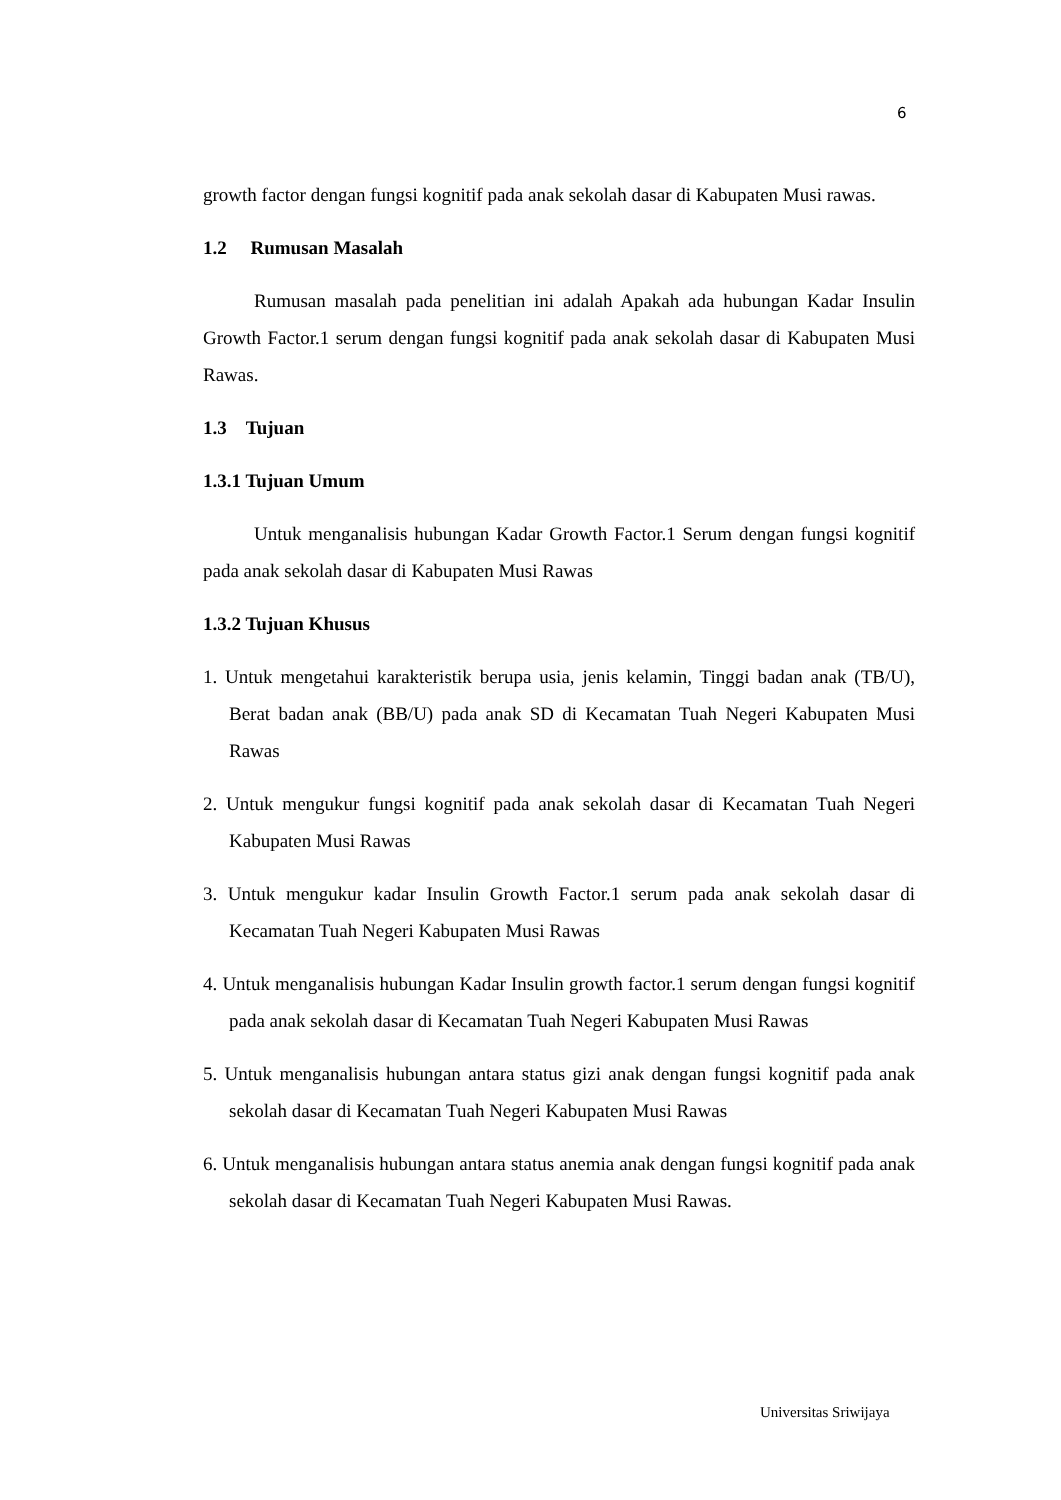6
growth factor dengan fungsi kognitif pada anak sekolah dasar di Kabupaten Musi rawas.
1.2 Rumusan Masalah
Rumusan masalah pada penelitian ini adalah Apakah ada hubungan Kadar Insulin Growth Factor.1 serum dengan fungsi kognitif pada anak sekolah dasar di Kabupaten Musi Rawas.
1.3 Tujuan
1.3.1 Tujuan Umum
Untuk menganalisis hubungan Kadar Growth Factor.1 Serum dengan fungsi kognitif pada anak sekolah dasar di Kabupaten Musi Rawas
1.3.2 Tujuan Khusus
1. Untuk mengetahui karakteristik berupa usia, jenis kelamin, Tinggi badan anak (TB/U), Berat badan anak (BB/U) pada anak SD di Kecamatan Tuah Negeri Kabupaten Musi Rawas
2. Untuk mengukur fungsi kognitif pada anak sekolah dasar di Kecamatan Tuah Negeri Kabupaten Musi Rawas
3. Untuk mengukur kadar Insulin Growth Factor.1 serum pada anak sekolah dasar di Kecamatan Tuah Negeri Kabupaten Musi Rawas
4. Untuk menganalisis hubungan Kadar Insulin growth factor.1 serum dengan fungsi kognitif pada anak sekolah dasar di Kecamatan Tuah Negeri Kabupaten Musi Rawas
5. Untuk menganalisis hubungan antara status gizi anak dengan fungsi kognitif pada anak sekolah dasar di Kecamatan Tuah Negeri Kabupaten Musi Rawas
6. Untuk menganalisis hubungan antara status anemia anak dengan fungsi kognitif pada anak sekolah dasar di Kecamatan Tuah Negeri Kabupaten Musi Rawas.
Universitas Sriwijaya